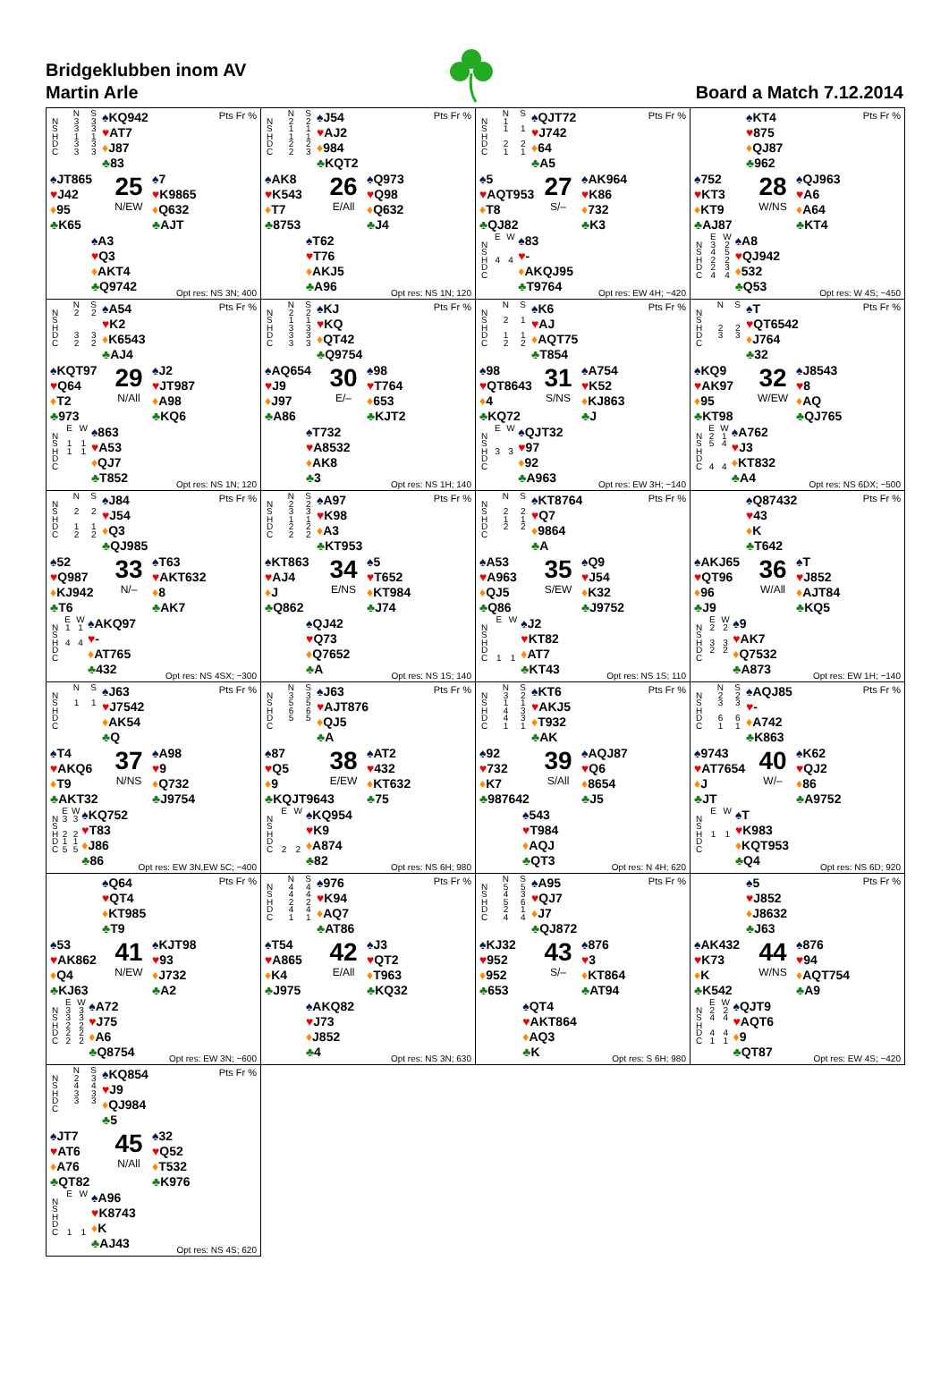Bridgeklubben inom AV
Martin Arle
Board a Match 7.12.2014
| | N | S |
| N | 3 | 3 |
| S | 3 | 3 |
| H | 1 | 1 |
| D | 3 | 3 |
| C | 3 | 3 |
♠KQ942
♥AT7
♦J87
♣83
Pts Fr %
♠JT865
♥J42
♦95
♣K65
25
N/EW
♠7
♥K9865
♦Q632
♣AJT
♠A3
♥Q3
♦AKT4
♣Q9742
Opt res: NS 3N; 400
| | N | S |
| N | 2 | 2 |
| S | 1 | 1 |
| H | 1 | 1 |
| D | 2 | 2 |
| C | 2 | 3 |
♠J54
♥AJ2
♦984
♣KQT2
Pts Fr %
♠AK8
♥K543
♦T7
♣8753
26
E/All
♠Q973
♥Q98
♦Q632
♣J4
♠T62
♥T76
♦AKJ5
♣A96
Opt res: NS 1N; 120
| | N | S |
| N | 1 | |
| S | 1 | 1 |
| H | | |
| D | 2 | 2 |
| C | 1 | 1 |
♠QJT72
♥J742
♦64
♣A5
Pts Fr %
♠5
♥AQT953
♦T8
♣QJ82
27
S/–
♠AK964
♥K86
♦732
♣K3
| | E | W |
| N | | |
| S | | |
| H | 4 | 4 |
| D | | |
| C | | |
♠83
♥-
♦AKQJ95
♣T9764
Opt res: EW 4H; −420
♠KT4
♥875
♦QJ87
♣962
Pts Fr %
♠752
♥KT3
♦KT9
♣AJ87
28
W/NS
♠QJ963
♥A6
♦A64
♣KT4
| | E | W |
| N | 3 | 2 |
| S | 4 | 5 |
| H | 2 | 2 |
| D | 2 | 3 |
| C | 4 | 4 |
♠A8
♥QJ942
♦532
♣Q53
Opt res: W 4S; −450
| | N | S |
| N | 2 | 2 |
| S | | |
| H | | |
| D | 3 | 3 |
| C | 2 | 2 |
♠A54
♥K2
♦K6543
♣AJ4
Pts Fr %
♠KQT97
♥Q64
♦T2
♣973
29
N/All
♠J2
♥JT987
♦A98
♣KQ6
| | E | W |
| N | | |
| S | 1 | 1 |
| H | 1 | 1 |
| D | | |
| C | | |
♠863
♥A53
♦QJ7
♣T852
Opt res: NS 1N; 120
| | N | S |
| N | 2 | 2 |
| S | 1 | 1 |
| H | 3 | 3 |
| D | 3 | 3 |
| C | 3 | 3 |
♠KJ
♥KQ
♦QT42
♣Q9754
Pts Fr %
♠AQ654
♥J9
♦J97
♣A86
30
E/–
♠98
♥T764
♦653
♣KJT2
♠T732
♥A8532
♦AK8
♣3
Opt res: NS 1H; 140
| | N | S |
| N | | |
| S | 2 | 1 |
| H | | |
| D | 1 | 1 |
| C | 2 | 2 |
♠K6
♥AJ
♦AQT75
♣T854
Pts Fr %
♠98
♥QT8643
♦4
♣KQ72
31
S/NS
♠A754
♥K52
♦KJ863
♣J
| | E | W |
| N | | |
| S | | |
| H | 3 | 3 |
| D | | |
| C | | |
♠QJT32
♥97
♦92
♣A963
Opt res: EW 3H; −140
| | N | S |
| N | | |
| S | | |
| H | 2 | 2 |
| D | 3 | 3 |
| C | | |
♠T
♥QT6542
♦J764
♣32
Pts Fr %
♠KQ9
♥AK97
♦95
♣KT98
32
W/EW
♠J8543
♥8
♦AQ
♣QJ765
| | E | W |
| N | 2 | 1 |
| S | 5 | 4 |
| H | | |
| D | | |
| C | 4 | 4 |
♠A762
♥J3
♦KT832
♣A4
Opt res: NS 6DX; −500
| | N | S |
| N | | |
| S | 2 | 2 |
| H | | |
| D | 1 | 1 |
| C | 2 | 2 |
♠J84
♥J54
♦Q3
♣QJ985
Pts Fr %
♠52
♥Q987
♦KJ942
♣T6
33
N/–
♠T63
♥AKT632
♦8
♣AK7
| | E | W |
| N | 1 | 1 |
| S | | |
| H | 4 | 4 |
| D | | |
| C | | |
♠AKQ97
♥-
♦AT765
♣432
Opt res: NS 4SX; −300
| | N | S |
| N | 2 | 2 |
| S | 3 | 3 |
| H | 1 | 1 |
| D | 2 | 2 |
| C | 2 | 2 |
♠A97
♥K98
♦A3
♣KT953
Pts Fr %
♠KT863
♥AJ4
♦J
♣Q862
34
E/NS
♠5
♥T652
♦KT984
♣J74
♠QJ42
♥Q73
♦Q7652
♣A
Opt res: NS 1S; 140
| | N | S |
| N | | |
| S | 2 | 2 |
| H | 1 | 1 |
| D | 2 | 2 |
| C | | |
♠KT8764
♥Q7
♦9864
♣A
Pts Fr %
♠A53
♥A963
♦QJ5
♣Q86
35
S/EW
♠Q9
♥J54
♦K32
♣J9752
| | E | W |
| N | | |
| S | | |
| H | | |
| D | | |
| C | 1 | 1 |
♠J2
♥KT82
♦AT7
♣KT43
Opt res: NS 1S; 110
♠Q87432
♥43
♦K
♣T642
Pts Fr %
♠AKJ65
♥QT96
♦96
♣J9
36
W/All
♠T
♥J852
♦AJT84
♣KQ5
| | E | W |
| N | 2 | 2 |
| S | | |
| H | 3 | 3 |
| D | 2 | 2 |
| C | | |
♠9
♥AK7
♦Q7532
♣A873
Opt res: EW 1H; −140
| | N | S |
| N | | |
| S | 1 | 1 |
| H | | |
| D | | |
| C | | |
♠J63
♥J7542
♦AK54
♣Q
Pts Fr %
♠T4
♥AKQ6
♦T9
♣AKT32
37
N/NS
♠A98
♥9
♦Q732
♣J9754
| | E | W |
| N | 3 | 3 |
| S | | |
| H | 2 | 2 |
| D | 1 | 1 |
| C | 5 | 5 |
♠KQ752
♥T83
♦J86
♣86
Opt res: EW 3N,EW 5C; −400
| | N | S |
| N | 3 | 3 |
| S | 5 | 5 |
| H | 6 | 6 |
| D | 5 | 5 |
| C | | |
♠J63
♥AJT876
♦QJ5
♣A
Pts Fr %
♠87
♥Q5
♦9
♣KQJT9643
38
E/EW
♠AT2
♥432
♦KT632
♣75
| | E | W |
| N | | |
| S | | |
| H | | |
| D | | |
| C | 2 | 2 |
♠KQ954
♥K9
♦A874
♣82
Opt res: NS 6H; 980
| | N | S |
| N | 3 | 2 |
| S | 1 | 1 |
| H | 4 | 3 |
| D | 4 | 3 |
| C | 1 | 1 |
♠KT6
♥AKJ5
♦T932
♣AK
Pts Fr %
♠92
♥732
♦K7
♣987642
39
S/All
♠AQJ87
♥Q6
♦8654
♣J5
♠543
♥T984
♦AQJ
♣QT3
Opt res: N 4H; 620
| | N | S |
| N | 2 | 2 |
| S | 3 | 3 |
| H | | |
| D | 6 | 6 |
| C | 1 | 1 |
♠AQJ85
♥-
♦A742
♣K863
Pts Fr %
♠9743
♥AT7654
♦J
♣JT
40
W/–
♠K62
♥QJ2
♦86
♣A9752
| | E | W |
| N | | |
| S | | |
| H | 1 | 1 |
| D | | |
| C | | |
♠T
♥K983
♦KQT953
♣Q4
Opt res: NS 6D; 920
♠Q64
♥QT4
♦KT985
♣T9
Pts Fr %
♠53
♥AK862
♦Q4
♣KJ63
41
N/EW
♠KJT98
♥93
♦J732
♣A2
| | E | W |
| N | 3 | 3 |
| S | 3 | 3 |
| H | 2 | 2 |
| D | 2 | 2 |
| C | 2 | 2 |
♠A72
♥J75
♦A6
♣Q8754
Opt res: EW 3N; −600
| | N | S |
| N | 4 | 4 |
| S | 4 | 4 |
| H | 2 | 2 |
| D | 4 | 4 |
| C | 1 | 1 |
♠976
♥K94
♦AQ7
♣AT86
Pts Fr %
♠T54
♥A865
♦K4
♣J975
42
E/All
♠J3
♥QT2
♦T963
♣KQ32
♠AKQ82
♥J73
♦J852
♣4
Opt res: NS 3N; 630
| | N | S |
| N | 5 | 5 |
| S | 4 | 3 |
| H | 5 | 6 |
| D | 2 | 1 |
| C | 4 | 4 |
♠A95
♥QJ7
♦J7
♣QJ872
Pts Fr %
♠KJ32
♥952
♦952
♣653
43
S/–
♠876
♥3
♦KT864
♣AT94
♠QT4
♥AKT864
♦AQ3
♣K
Opt res: S 6H; 980
♠5
♥J852
♦J8632
♣J63
Pts Fr %
♠AK432
♥K73
♦K
♣K542
44
W/NS
♠876
♥94
♦AQT754
♣A9
| | E | W |
| N | 2 | 2 |
| S | 4 | 4 |
| H | | |
| D | 4 | 4 |
| C | 1 | 1 |
♠QJT9
♥AQT6
♦9
♣QT87
Opt res: EW 4S; −420
| | N | S |
| N | 2 | 3 |
| S | 4 | 4 |
| H | 3 | 3 |
| D | 3 | 3 |
| C | | |
♠KQ854
♥J9
♦QJ984
♣5
Pts Fr %
♠JT7
♥AT6
♦A76
♣QT82
45
N/All
♠32
♥Q52
♦T532
♣K976
| | E | W |
| N | | |
| S | | |
| H | | |
| D | | |
| C | 1 | 1 |
♠A96
♥K8743
♦K
♣AJ43
Opt res: NS 4S; 620